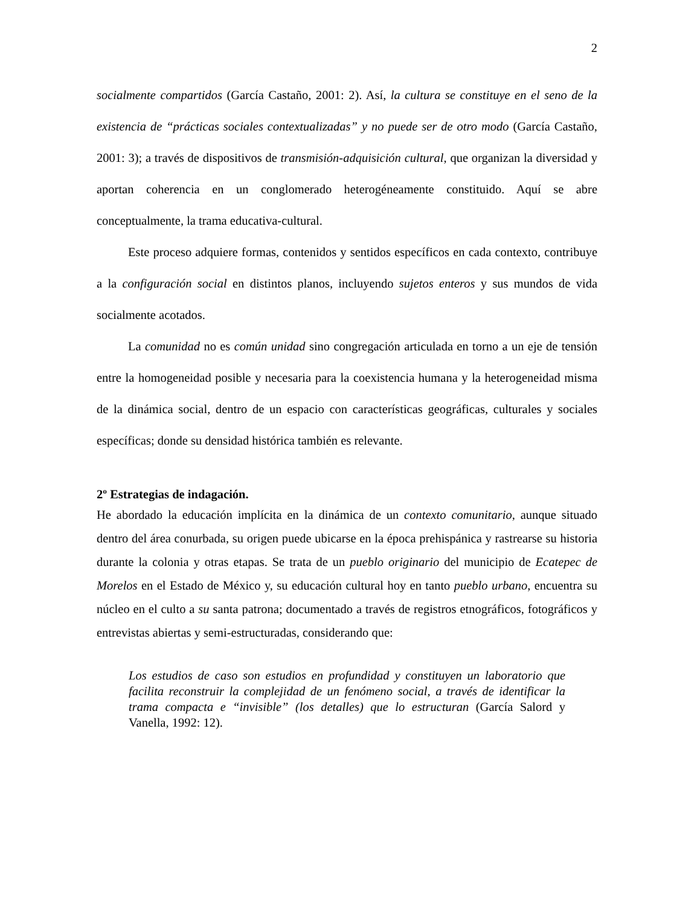2
socialmente compartidos (García Castaño, 2001: 2). Así, la cultura se constituye en el seno de la existencia de “prácticas sociales contextualizadas” y no puede ser de otro modo (García Castaño, 2001: 3); a través de dispositivos de transmisión-adquisición cultural, que organizan la diversidad y aportan coherencia en un conglomerado heterogéneamente constituido. Aquí se abre conceptualmente, la trama educativa-cultural.
Este proceso adquiere formas, contenidos y sentidos específicos en cada contexto, contribuye a la configuración social en distintos planos, incluyendo sujetos enteros y sus mundos de vida socialmente acotados.
La comunidad no es común unidad sino congregación articulada en torno a un eje de tensión entre la homogeneidad posible y necesaria para la coexistencia humana y la heterogeneidad misma de la dinámica social, dentro de un espacio con características geográficas, culturales y sociales específicas; donde su densidad histórica también es relevante.
2º Estrategias de indagación.
He abordado la educación implícita en la dinámica de un contexto comunitario, aunque situado dentro del área conurbada, su origen puede ubicarse en la época prehispánica y rastrearse su historia durante la colonia y otras etapas. Se trata de un pueblo originario del municipio de Ecatepec de Morelos en el Estado de México y, su educación cultural hoy en tanto pueblo urbano, encuentra su núcleo en el culto a su santa patrona; documentado a través de registros etnográficos, fotográficos y entrevistas abiertas y semi-estructuradas, considerando que:
Los estudios de caso son estudios en profundidad y constituyen un laboratorio que facilita reconstruir la complejidad de un fenómeno social, a través de identificar la trama compacta e “invisible” (los detalles) que lo estructuran (García Salord y Vanella, 1992: 12).